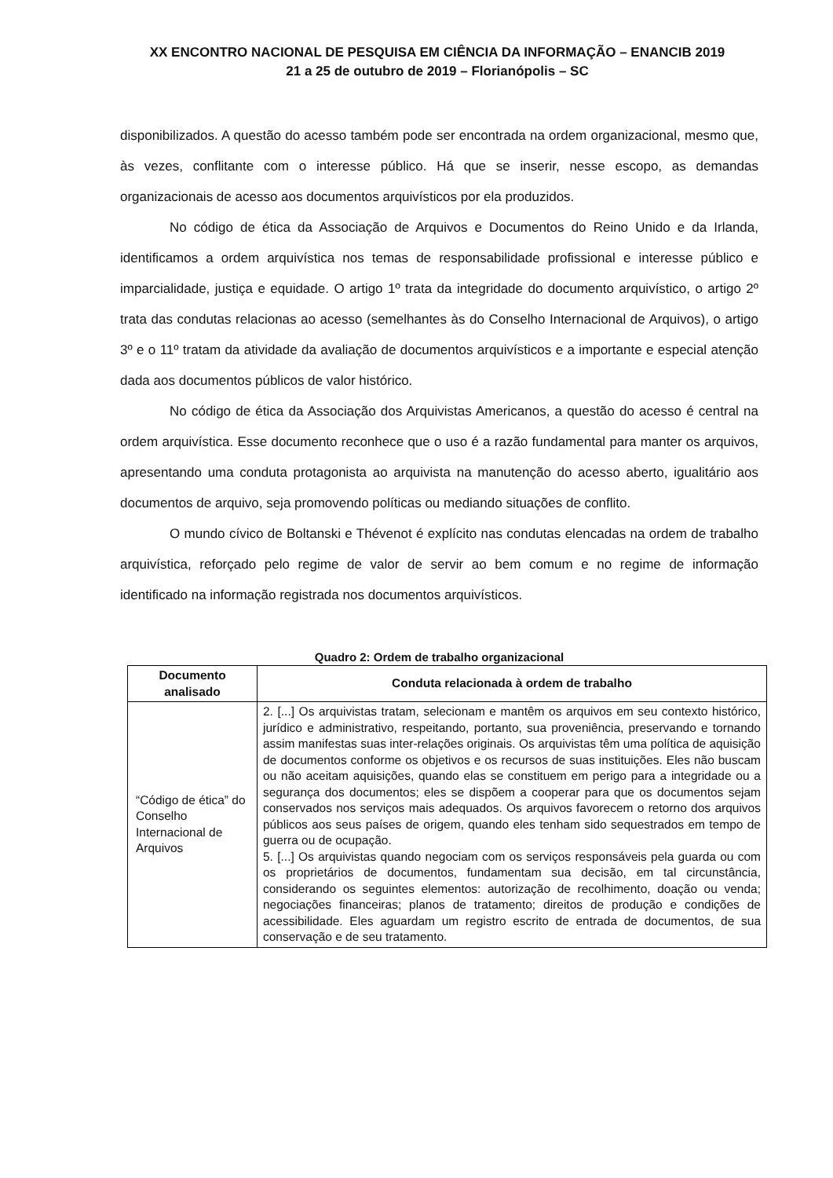XX ENCONTRO NACIONAL DE PESQUISA EM CIÊNCIA DA INFORMAÇÃO – ENANCIB 2019
21 a 25 de outubro de 2019 – Florianópolis – SC
disponibilizados. A questão do acesso também pode ser encontrada na ordem organizacional, mesmo que, às vezes, conflitante com o interesse público. Há que se inserir, nesse escopo, as demandas organizacionais de acesso aos documentos arquivísticos por ela produzidos.
No código de ética da Associação de Arquivos e Documentos do Reino Unido e da Irlanda, identificamos a ordem arquivística nos temas de responsabilidade profissional e interesse público e imparcialidade, justiça e equidade. O artigo 1º trata da integridade do documento arquivístico, o artigo 2º trata das condutas relacionas ao acesso (semelhantes às do Conselho Internacional de Arquivos), o artigo 3º e o 11º tratam da atividade da avaliação de documentos arquivísticos e a importante e especial atenção dada aos documentos públicos de valor histórico.
No código de ética da Associação dos Arquivistas Americanos, a questão do acesso é central na ordem arquivística. Esse documento reconhece que o uso é a razão fundamental para manter os arquivos, apresentando uma conduta protagonista ao arquivista na manutenção do acesso aberto, igualitário aos documentos de arquivo, seja promovendo políticas ou mediando situações de conflito.
O mundo cívico de Boltanski e Thévenot é explícito nas condutas elencadas na ordem de trabalho arquivística, reforçado pelo regime de valor de servir ao bem comum e no regime de informação identificado na informação registrada nos documentos arquivísticos.
Quadro 2: Ordem de trabalho organizacional
| Documento analisado | Conduta relacionada à ordem de trabalho |
| --- | --- |
| “Código de ética” do Conselho Internacional de Arquivos | 2. [...] Os arquivistas tratam, selecionam e mantêm os arquivos em seu contexto histórico, jurídico e administrativo, respeitando, portanto, sua proveniência, preservando e tornando assim manifestas suas inter-relações originais. Os arquivistas têm uma política de aquisição de documentos conforme os objetivos e os recursos de suas instituições. Eles não buscam ou não aceitam aquisições, quando elas se constituem em perigo para a integridade ou a segurança dos documentos; eles se dispõem a cooperar para que os documentos sejam conservados nos serviços mais adequados. Os arquivos favorecem o retorno dos arquivos públicos aos seus países de origem, quando eles tenham sido sequestrados em tempo de guerra ou de ocupação. 5. [...] Os arquivistas quando negociam com os serviços responsáveis pela guarda ou com os proprietários de documentos, fundamentam sua decisão, em tal circunstância, considerando os seguintes elementos: autorização de recolhimento, doação ou venda; negociações financeiras; planos de tratamento; direitos de produção e condições de acessibilidade. Eles aguardam um registro escrito de entrada de documentos, de sua conservação e de seu tratamento. |